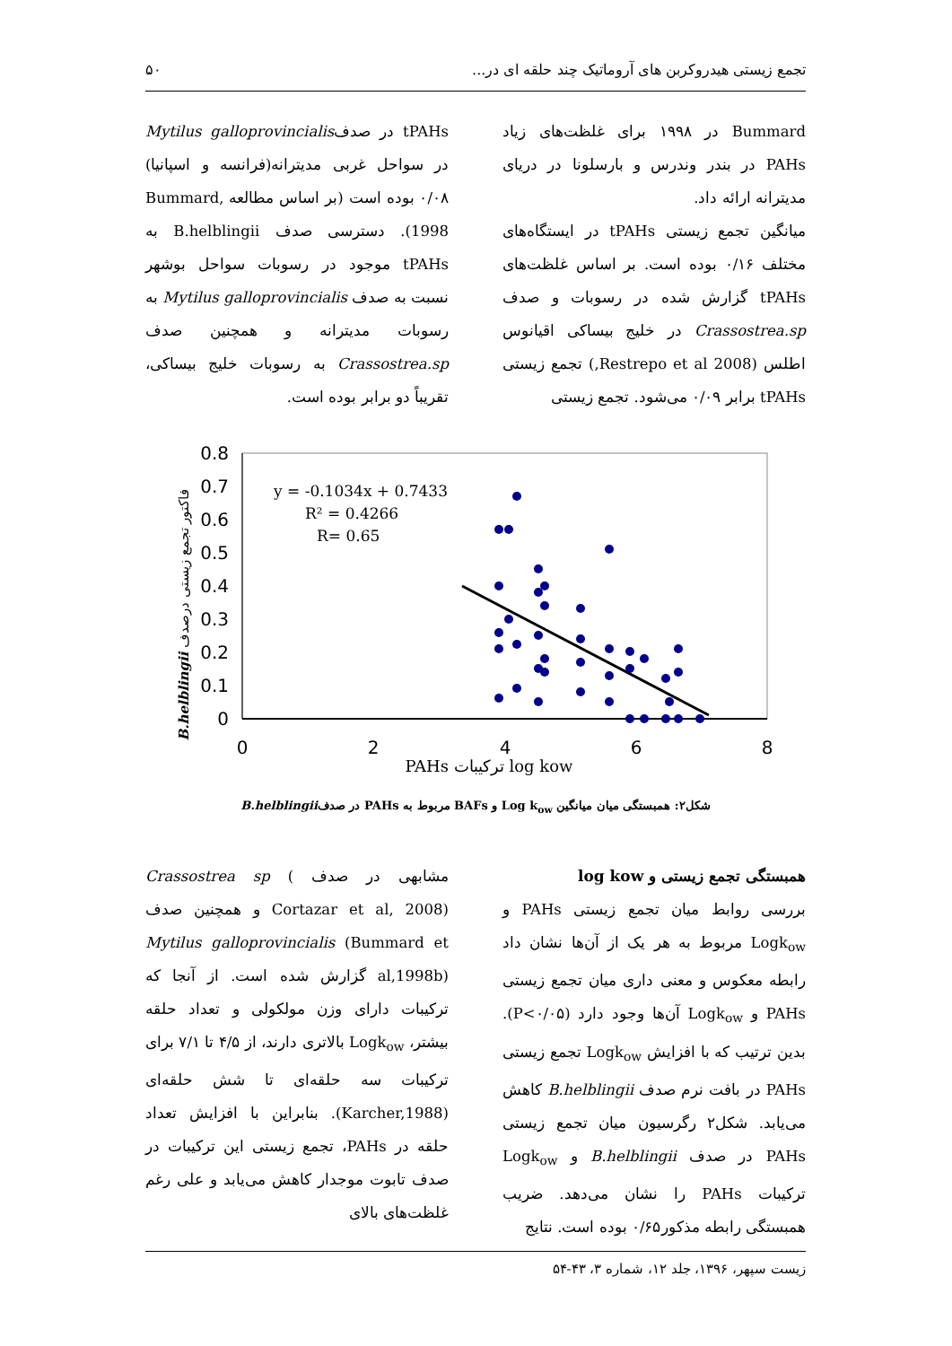تجمع زیستی هیدروکربن های آروماتیک چند حلقه ای در... ۵۰
Bummard در ۱۹۹۸ برای غلظت‌های زیاد PAHs در بندر وندرس و بارسلونا در دریای مدیترانه ارائه داد.
میانگین تجمع زیستی tPAHs در ایستگاه‌های مختلف ۰/۱۶ بوده است. بر اساس غلظت‌های tPAHs گزارش شده در رسوبات و صدف Crassostrea.sp در خلیج بیساکی اقیانوس اطلس (2008 Restrepo et al,) تجمع زیستی tPAHs برابر ۰/۰۹ می‌شود. تجمع زیستی
tPAHs در صدفMytilus galloprovincialis در سواحل غربی مدیترانه(فرانسه و اسپانیا) ۰/۰۸ بوده است (بر اساس مطالعه Bummard, 1998). دسترسی صدف B.helblingii به tPAHs موجود در رسوبات سواحل بوشهر نسبت به صدف Mytilus galloprovincialis به رسوبات مدیترانه و همچنین صدف Crassostrea.sp به رسوبات خلیج بیساکی، تقریباً دو برابر بوده است.
B.helblingii فاکتور تجمع زیستی درصدف
0.8
0.7
0.6
0.5
0.4
0.3
0.2
0.1
0
0
2
4
6
8
PAHs ترکیبات log kow
y = -0.1034x + 0.7433
R² = 0.4266
R= 0.65
شکل۲: همبستگی میان میانگین Log k<sub>ow</sub> و BAFs مربوط به PAHs در صدفB.helblingii
همبستگی تجمع زیستی و log kow
بررسی روابط میان تجمع زیستی PAHs و Logk<sub>ow</sub> مربوط به هر یک از آن‌ها نشان داد رابطه معکوس و معنی داری میان تجمع زیستی PAHs و Logk<sub>ow</sub> آن‌ها وجود دارد (P<۰/۰۵). بدین ترتیب که با افزایش Logk<sub>ow</sub> تجمع زیستی PAHs در بافت نرم صدف B.helblingii کاهش می‌یابد. شکل۲ رگرسیون میان تجمع زیستی PAHs در صدف B.helblingii و Logk<sub>ow</sub> ترکیبات PAHs را نشان می‌دهد. ضریب همبستگی رابطه مذکور۰/۶۵ بوده است. نتایج
مشابهی در صدف Crassostrea sp ( Cortazar et al, 2008) و همچنین صدف Mytilus galloprovincialis (Bummard et al,1998b) گزارش شده است. از آنجا که ترکیبات دارای وزن مولکولی و تعداد حلقه بیشتر، Logk<sub>ow</sub> بالاتری دارند، از ۴/۵ تا ۷/۱ برای ترکیبات سه حلقه‌ای تا شش حلقه‌ای (Karcher,1988). بنابراین با افزایش تعداد حلقه در PAHs، تجمع زیستی این ترکیبات در صدف تابوت موجدار کاهش می‌یابد و علی رغم غلظت‌های بالای
زیست سپهر، ۱۳۹۶، جلد ۱۲، شماره ۳، ۴۳-۵۴